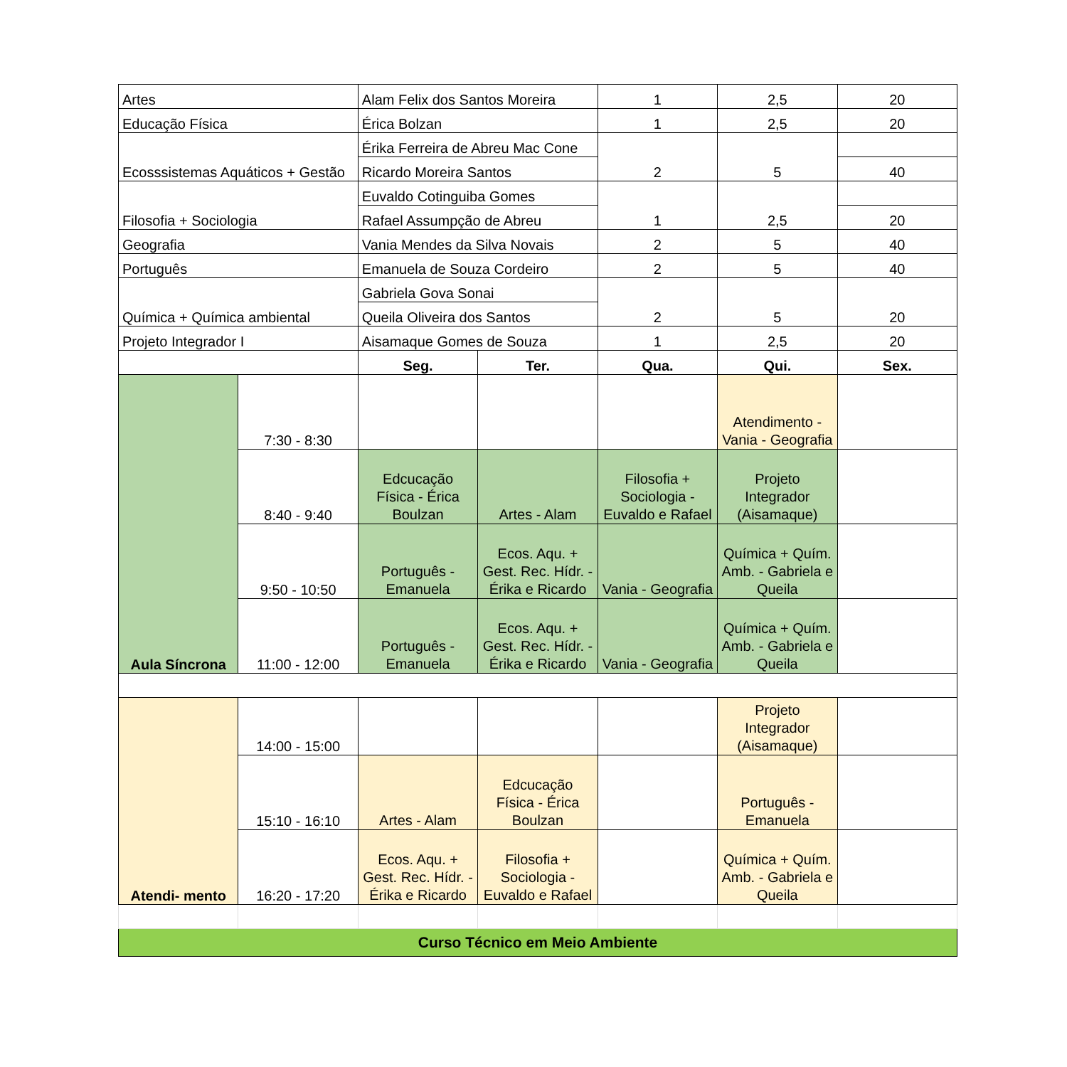| Artes | | Alam Felix dos Santos Moreira | | 1 | 2,5 | 20 |
| Educação Física | | Érica Bolzan | | 1 | 2,5 | 20 |
| Ecosssistemas Aquáticos + Gestão | | Érika Ferreira de Abreu Mac Cone | | 2 | 5 | |
| | | Ricardo Moreira Santos | | | | 40 |
| Filosofia + Sociologia | | Euvaldo Cotinguiba Gomes | | 1 | 2,5 | |
| | | Rafael Assumpção de Abreu | | | | 20 |
| Geografia | | Vania Mendes da Silva Novais | | 2 | 5 | 40 |
| Português | | Emanuela de Souza Cordeiro | | 2 | 5 | 40 |
| Química + Química ambiental | | Gabriela Gova Sonai | | 2 | 5 | 20 |
| | | Queila Oliveira dos Santos | | | | |
| Projeto Integrador I | | Aisamaque Gomes de Souza | | 1 | 2,5 | 20 |
| | | Seg. | Ter. | Qua. | Qui. | Sex. |
| Aula Síncrona | 7:30 - 8:30 | | | | Atendimento - Vania - Geografia | |
| | 8:40 - 9:40 | Edcucação Física - Érica Boulzan | Artes - Alam | Filosofia + Sociologia - Euvaldo e Rafael | Projeto Integrador (Aisamaque) | |
| | 9:50 - 10:50 | Português - Emanuela | Ecos. Aqu. + Gest. Rec. Hídr. - Érika e Ricardo | Vania - Geografia | Química + Quím. Amb. - Gabriela e Queila | |
| | 11:00 - 12:00 | Português - Emanuela | Ecos. Aqu. + Gest. Rec. Hídr. - Érika e Ricardo | Vania - Geografia | Química + Quím. Amb. - Gabriela e Queila | |
| Atendi- mento | 14:00 - 15:00 | | | | Projeto Integrador (Aisamaque) | |
| | 15:10 - 16:10 | Artes - Alam | Edcucação Física - Érica Boulzan | | Português - Emanuela | |
| | 16:20 - 17:20 | Ecos. Aqu. + Gest. Rec. Hídr. - Érika e Ricardo | Filosofia + Sociologia - Euvaldo e Rafael | | Química + Quím. Amb. - Gabriela e Queila | |
| Curso Técnico em Meio Ambiente | | | | | | |